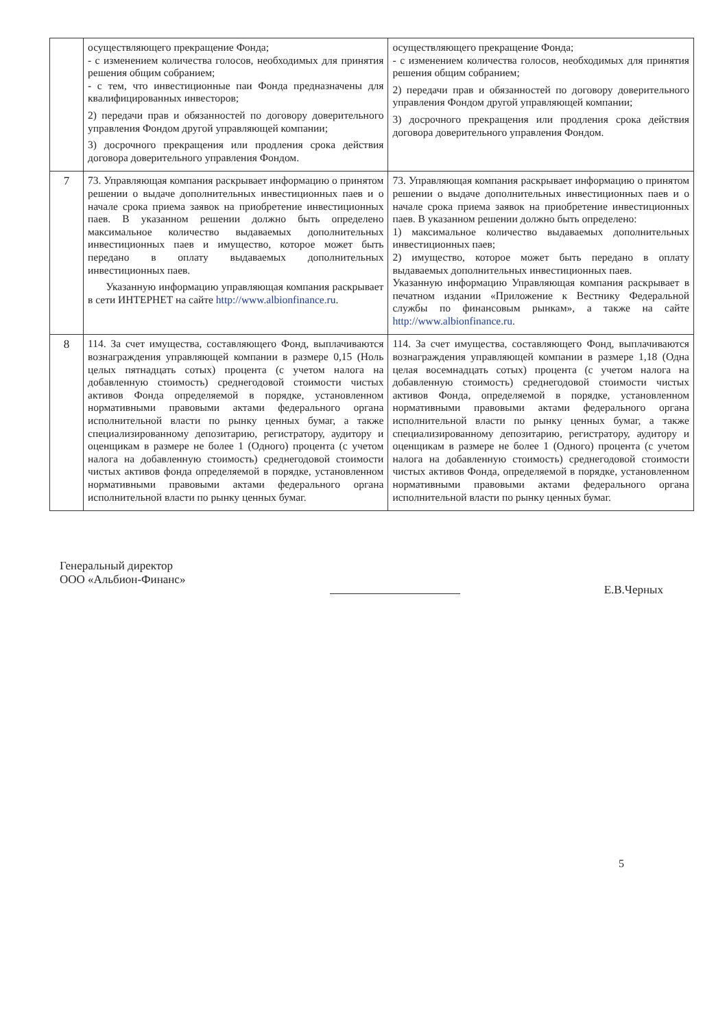| | осуществляющего прекращение Фонда; - с изменением количества голосов, необходимых для принятия решения общим собранием; - с тем, что инвестиционные паи Фонда предназначены для квалифицированных инвесторов; 2) передачи прав и обязанностей по договору доверительного управления Фондом другой управляющей компании; 3) досрочного прекращения или продления срока действия договора доверительного управления Фондом. | осуществляющего прекращение Фонда; - с изменением количества голосов, необходимых для принятия решения общим собранием; 2) передачи прав и обязанностей по договору доверительного управления Фондом другой управляющей компании; 3) досрочного прекращения или продления срока действия договора доверительного управления Фондом. |
| 7 | 73. Управляющая компания раскрывает информацию о принятом решении о выдаче дополнительных инвестиционных паев и о начале срока приема заявок на приобретение инвестиционных паев. В указанном решении должно быть определено максимальное количество выдаваемых дополнительных инвестиционных паев и имущество, которое может быть передано в оплату выдаваемых дополнительных инвестиционных паев. Указанную информацию управляющая компания раскрывает в сети ИНТЕРНЕТ на сайте http://www.albionfinance.ru . | 73. Управляющая компания раскрывает информацию о принятом решении о выдаче дополнительных инвестиционных паев и о начале срока приема заявок на приобретение инвестиционных паев. В указанном решении должно быть определено: 1) максимальное количество выдаваемых дополнительных инвестиционных паев; 2) имущество, которое может быть передано в оплату выдаваемых дополнительных инвестиционных паев. Указанную информацию Управляющая компания раскрывает в печатном издании «Приложение к Вестнику Федеральной службы по финансовым рынкам», а также на сайте http://www.albionfinance.ru . |
| 8 | 114. За счет имущества, составляющего Фонд, выплачиваются вознаграждения управляющей компании в размере 0,15 (Ноль целых пятнадцать сотых) процента (с учетом налога на добавленную стоимость) среднегодовой стоимости чистых активов Фонда определяемой в порядке, установленном нормативными правовыми актами федерального органа исполнительной власти по рынку ценных бумаг, а также специализированному депозитарию, регистратору, аудитору и оценщикам в размере не более 1 (Одного) процента (с учетом налога на добавленную стоимость) среднегодовой стоимости чистых активов фонда определяемой в порядке, установленном нормативными правовыми актами федерального органа исполнительной власти по рынку ценных бумаг. | 114. За счет имущества, составляющего Фонд, выплачиваются вознаграждения управляющей компании в размере 1,18 (Одна целая восемнадцать сотых) процента (с учетом налога на добавленную стоимость) среднегодовой стоимости чистых активов Фонда, определяемой в порядке, установленном нормативными правовыми актами федерального органа исполнительной власти по рынку ценных бумаг, а также специализированному депозитарию, регистратору, аудитору и оценщикам в размере не более 1 (Одного) процента (с учетом налога на добавленную стоимость) среднегодовой стоимости чистых активов Фонда, определяемой в порядке, установленном нормативными правовыми актами федерального органа исполнительной власти по рынку ценных бумаг. |
Генеральный директор
ООО «Альбион-Финанс»
Е.В.Черных
5